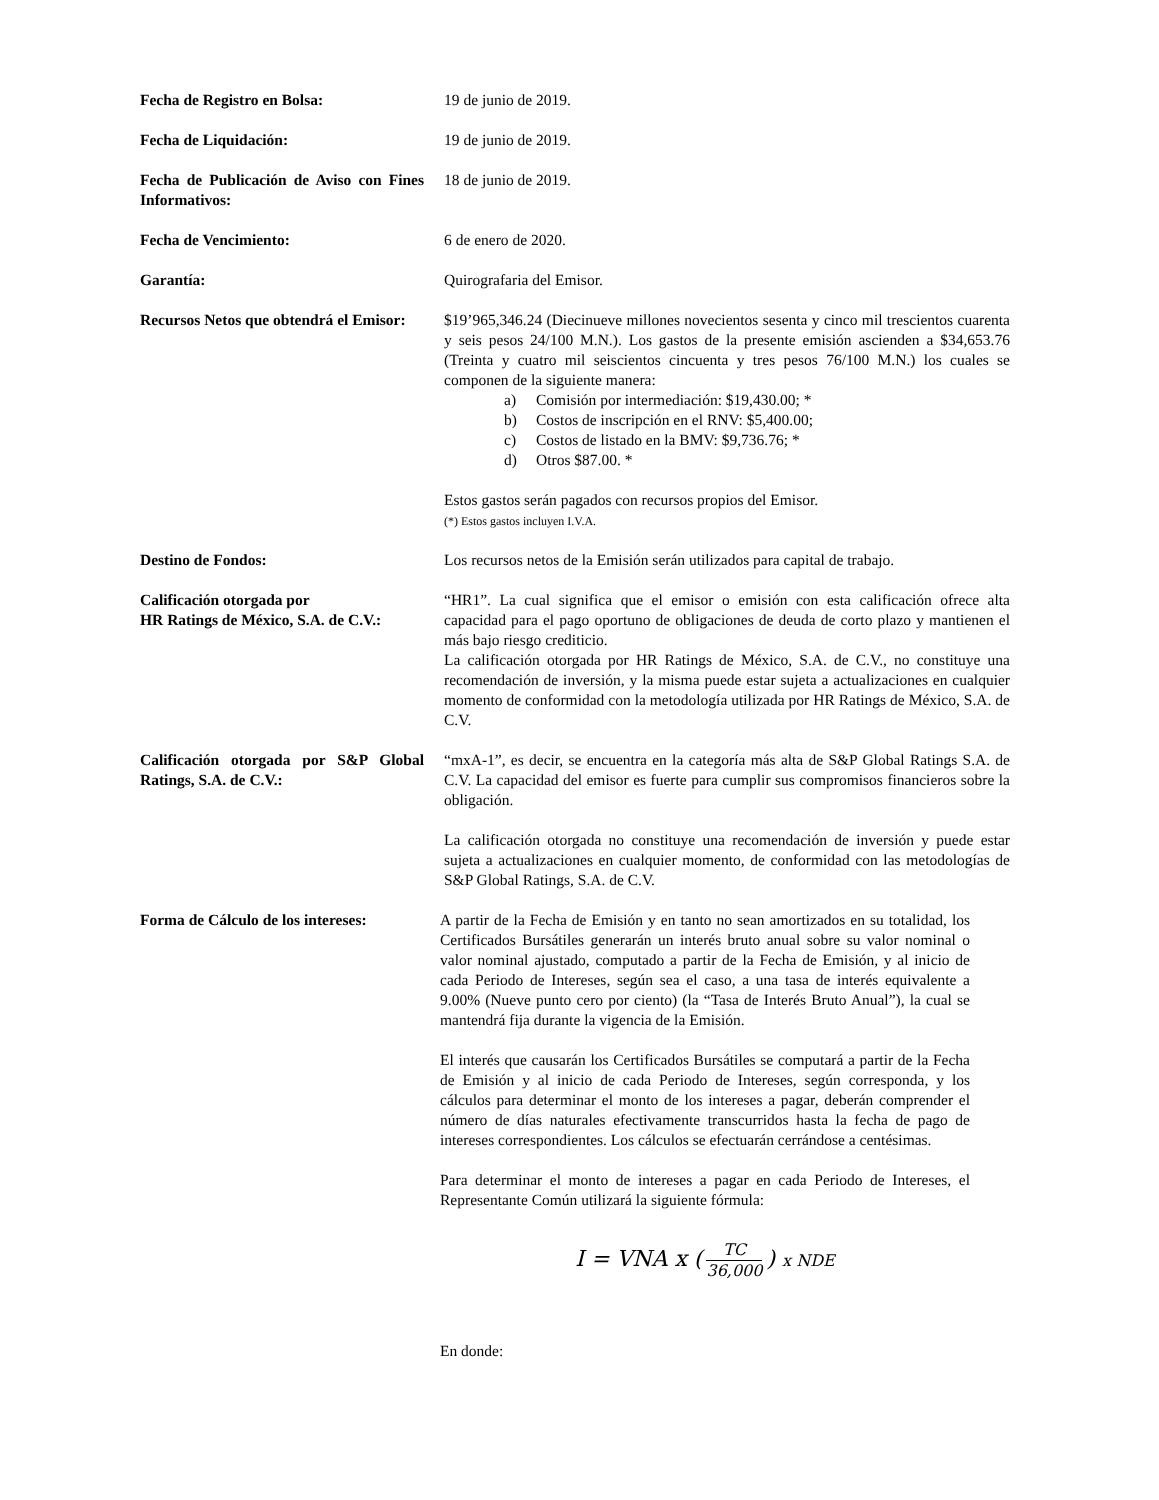Fecha de Registro en Bolsa: 19 de junio de 2019.
Fecha de Liquidación: 19 de junio de 2019.
Fecha de Publicación de Aviso con Fines Informativos:
18 de junio de 2019.
Fecha de Vencimiento: 6 de enero de 2020.
Garantía: Quirografaria del Emisor.
Recursos Netos que obtendrá el Emisor:
$19’965,346.24 (Diecinueve millones novecientos sesenta y cinco mil trescientos cuarenta y seis pesos 24/100 M.N.). Los gastos de la presente emisión ascienden a $34,653.76 (Treinta y cuatro mil seiscientos cincuenta y tres pesos 76/100 M.N.) los cuales se componen de la siguiente manera:
a) Comisión por intermediación: $19,430.00; *
b) Costos de inscripción en el RNV: $5,400.00;
c) Costos de listado en la BMV: $9,736.76; *
d) Otros $87.00. *
Estos gastos serán pagados con recursos propios del Emisor.
(*) Estos gastos incluyen I.V.A.
Destino de Fondos: Los recursos netos de la Emisión serán utilizados para capital de trabajo.
Calificación otorgada por
HR Ratings de México, S.A. de C.V.:
“HR1”. La cual significa que el emisor o emisión con esta calificación ofrece alta capacidad para el pago oportuno de obligaciones de deuda de corto plazo y mantienen el más bajo riesgo crediticio.
La calificación otorgada por HR Ratings de México, S.A. de C.V., no constituye una recomendación de inversión, y la misma puede estar sujeta a actualizaciones en cualquier momento de conformidad con la metodología utilizada por HR Ratings de México, S.A. de C.V.
Calificación otorgada por S&P Global Ratings, S.A. de C.V.:
“mxA-1”, es decir, se encuentra en la categoría más alta de S&P Global Ratings S.A. de C.V. La capacidad del emisor es fuerte para cumplir sus compromisos financieros sobre la obligación.
La calificación otorgada no constituye una recomendación de inversión y puede estar sujeta a actualizaciones en cualquier momento, de conformidad con las metodologías de S&P Global Ratings, S.A. de C.V.
Forma de Cálculo de los intereses:
A partir de la Fecha de Emisión y en tanto no sean amortizados en su totalidad, los Certificados Bursátiles generarán un interés bruto anual sobre su valor nominal o valor nominal ajustado, computado a partir de la Fecha de Emisión, y al inicio de cada Periodo de Intereses, según sea el caso, a una tasa de interés equivalente a 9.00% (Nueve punto cero por ciento) (la “Tasa de Interés Bruto Anual”), la cual se mantendrá fija durante la vigencia de la Emisión.
El interés que causarán los Certificados Bursátiles se computará a partir de la Fecha de Emisión y al inicio de cada Periodo de Intereses, según corresponda, y los cálculos para determinar el monto de los intereses a pagar, deberán comprender el número de días naturales efectivamente transcurridos hasta la fecha de pago de intereses correspondientes. Los cálculos se efectuarán cerrándose a centésimas.
Para determinar el monto de intereses a pagar en cada Periodo de Intereses, el Representante Común utilizará la siguiente fórmula:
I = VNA x (TC 36,000) x NDE
En donde: